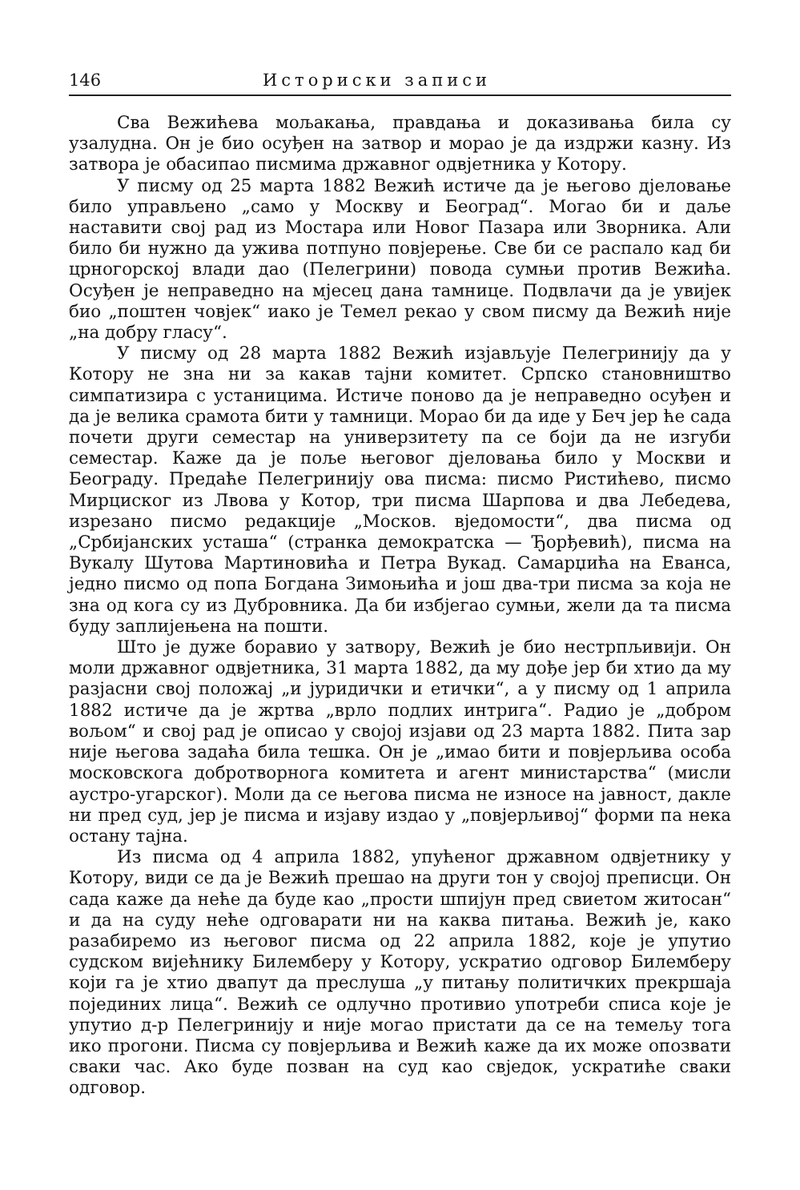146 Историски записи
Сва Вежићева мољакања, правдања и доказивања била су узалудна. Он је био осуђен на затвор и морао је да издржи казну. Из затвора је обасипао писмима државног одвјетника у Котору.
У писму од 25 марта 1882 Вежић истиче да је његово дјеловање било управљено „само у Москву и Београд“. Могао би и даље наставити свој рад из Мостара или Новог Пазара или Зворника. Али било би нужно да ужива потпуно повјерење. Све би се распало кад би црногорској влади дао (Пелегрини) повода сумњи против Вежића. Осуђен је неправедно на мјесец дана тамнице. Подвлачи да је увијек био „поштен човјек“ иако је Темел рекао у свом писму да Вежић није „на добру гласу“.
У писму од 28 марта 1882 Вежић изјављује Пелегринију да у Котору не зна ни за какав тајни комитет. Српско становништво симпатизира с устаницима. Истиче поново да је неправедно осуђен и да је велика срамота бити у тамници. Морао би да иде у Беч јер ће сада почети други семестар на универзитету па се боји да не изгуби семестар. Каже да је поље његовог дјеловања било у Москви и Београду. Предаће Пелегринију ова писма: писмо Ристићево, писмо Мирциског из Лвова у Котор, три писма Шарпова и два Лебедева, изрезано писмо редакције „Москов. вједомости“, два писма од „Србијанских усташа“ (странка демократска — Ђорђевић), писма на Вукалу Шутова Мартиновића и Петра Вукад. Самарџића на Еванса, једно писмо од попа Богдана Зимоњића и још два-три писма за која не зна од кога су из Дубровника. Да би избјегао сумњи, жели да та писма буду заплијењена на пошти.
Што је дуже боравио у затвору, Вежић је био нестрпљивији. Он моли државног одвјетника, 31 марта 1882, да му дође јер би хтио да му разјасни свој положај „и јуридички и етички“, а у писму од 1 априла 1882 истиче да је жртва „врло подлих интрига“. Радио је „добром вољом“ и свој рад је описао у својој изјави од 23 марта 1882. Пита зар није његова задаћа била тешка. Он је „имао бити и повјерљива особа московскога добротворнога комитета и агент министарства“ (мисли аустро-угарског). Моли да се његова писма не износе на јавност, дакле ни пред суд, јер је писма и изјаву издао у „повјерљивој“ форми па нека остану тајна.
Из писма од 4 априла 1882, упућеног државном одвјетнику у Котору, види се да је Вежић прешао на други тон у својој преписци. Он сада каже да неће да буде као „прости шпијун пред свиетом житосан“ и да на суду неће одговарати ни на каква питања. Вежић је, како разабиремо из његовог писма од 22 априла 1882, које је упутио судском вијећнику Билемберу у Котору, ускратио одговор Билемберу који га је хтио двапут да преслуша „у питању политичких прекршаја појединих лица“. Вежић се одлучно противио употреби списа које је упутио д-р Пелегринију и није могао пристати да се на темељу тога ико прогони. Писма су повјерљива и Вежић каже да их може опозвати сваки час. Ако буде позван на суд као свједок, ускратиће сваки одговор.